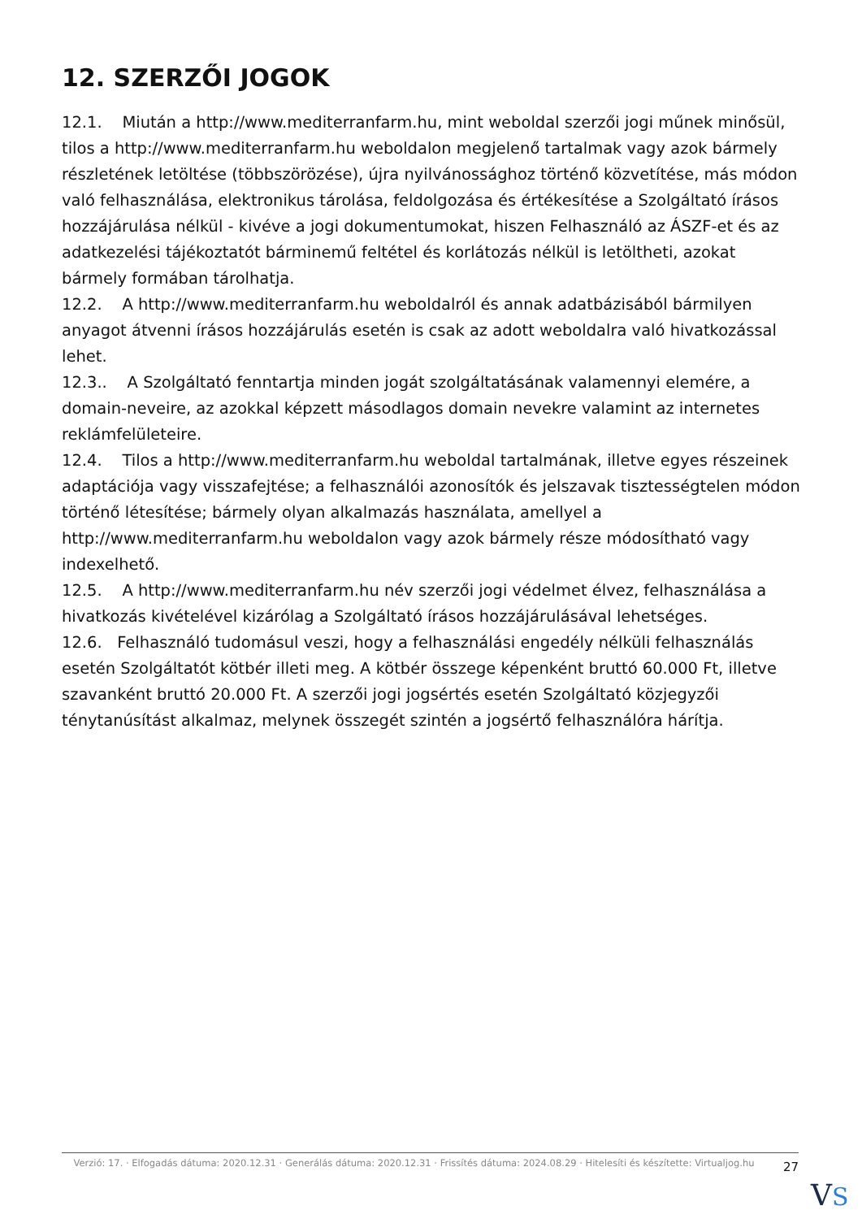12. SZERZŐI JOGOK
12.1. Miután a http://www.mediterranfarm.hu, mint weboldal szerzői jogi műnek minősül, tilos a http://www.mediterranfarm.hu weboldalon megjelenő tartalmak vagy azok bármely részletének letöltése (többszörözése), újra nyilvánossághoz történő közvetítése, más módon való felhasználása, elektronikus tárolása, feldolgozása és értékesítése a Szolgáltató írásos hozzájárulása nélkül - kivéve a jogi dokumentumokat, hiszen Felhasználó az ÁSZF-et és az adatkezelési tájékoztatót bárminemű feltétel és korlátozás nélkül is letöltheti, azokat bármely formában tárolhatja.
12.2. A http://www.mediterranfarm.hu weboldalról és annak adatbázisából bármilyen anyagot átvenni írásos hozzájárulás esetén is csak az adott weboldalra való hivatkozással lehet.
12.3.. A Szolgáltató fenntartja minden jogát szolgáltatásának valamennyi elemére, a domain-neveire, az azokkal képzett másodlagos domain nevekre valamint az internetes reklámfelületeire.
12.4. Tilos a http://www.mediterranfarm.hu weboldal tartalmának, illetve egyes részeinek adaptációja vagy visszafejtése; a felhasználói azonosítók és jelszavak tisztességtelen módon történő létesítése; bármely olyan alkalmazás használata, amellyel a http://www.mediterranfarm.hu weboldalon vagy azok bármely része módosítható vagy indexelhető.
12.5. A http://www.mediterranfarm.hu név szerzői jogi védelmet élvez, felhasználása a hivatkozás kivételével kizárólag a Szolgáltató írásos hozzájárulásával lehetséges.
12.6. Felhasználó tudomásul veszi, hogy a felhasználási engedély nélküli felhasználás esetén Szolgáltatót kötbér illeti meg. A kötbér összege képenként bruttó 60.000 Ft, illetve szavanként bruttó 20.000 Ft. A szerzői jogi jogsértés esetén Szolgáltató közjegyzői ténytanúsítást alkalmaz, melynek összegét szintén a jogsértő felhasználóra hárítja.
Verzió: 17. · Elfogadás dátuma: 2020.12.31 · Generálás dátuma: 2020.12.31 · Frissítés dátuma: 2024.08.29 · Hitelesíti és készítette: Virtualjog.hu
27
VS